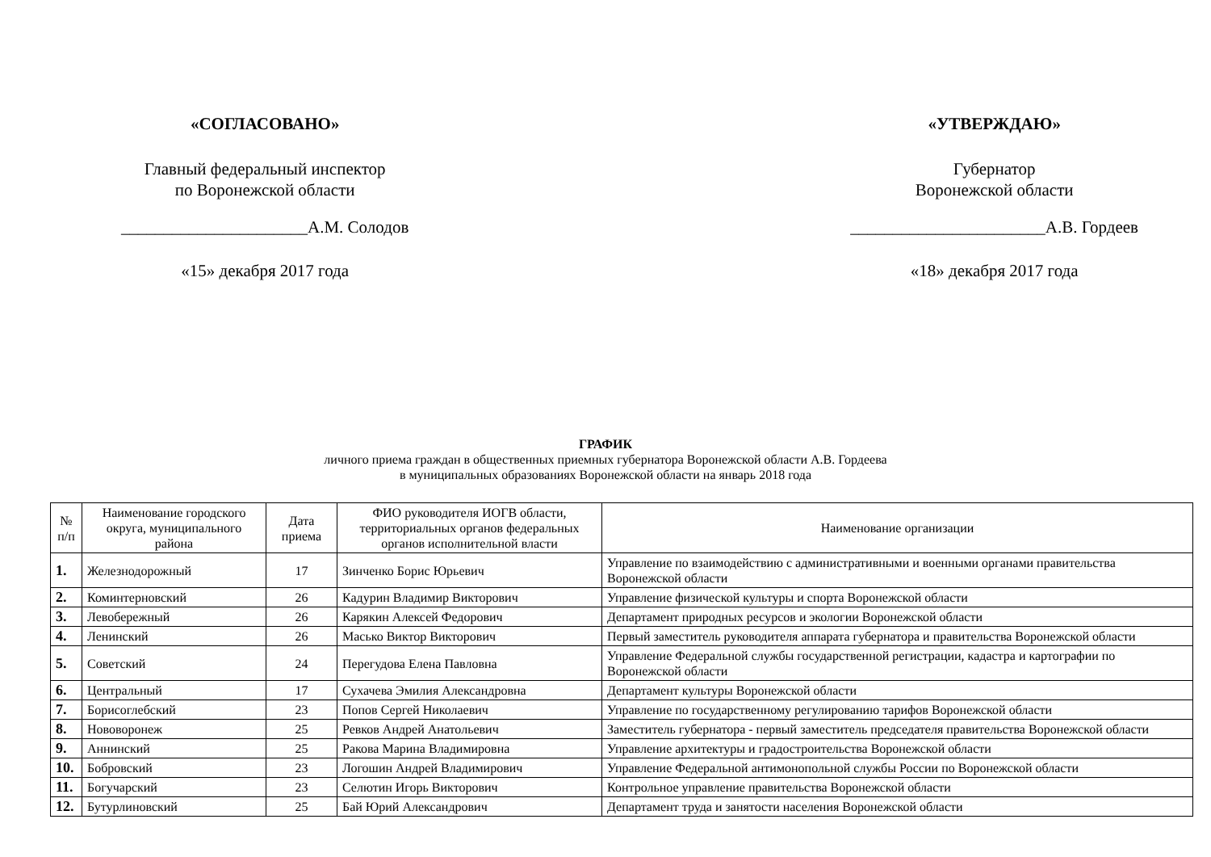«СОГЛАСОВАНО»
Главный федеральный инспектор
по Воронежской области
______________________А.М. Солодов
«15» декабря 2017 года
«УТВЕРЖДАЮ»
Губернатор
Воронежской области
_______________________А.В. Гордеев
«18» декабря 2017 года
ГРАФИК
личного приема граждан в общественных приемных губернатора Воронежской области А.В. Гордеева
в муниципальных образованиях Воронежской области на январь 2018 года
| № п/п | Наименование городского округа, муниципального района | Дата приема | ФИО руководителя ИОГВ области, территориальных органов федеральных органов исполнительной власти | Наименование организации |
| --- | --- | --- | --- | --- |
| 1. | Железнодорожный | 17 | Зинченко Борис Юрьевич | Управление по взаимодействию с административными и военными органами правительства Воронежской области |
| 2. | Коминтерновский | 26 | Кадурин Владимир Викторович | Управление физической культуры и спорта Воронежской области |
| 3. | Левобережный | 26 | Карякин Алексей Федорович | Департамент природных ресурсов и экологии Воронежской области |
| 4. | Ленинский | 26 | Масько Виктор Викторович | Первый заместитель руководителя аппарата губернатора и правительства Воронежской области |
| 5. | Советский | 24 | Перегудова Елена Павловна | Управление Федеральной службы государственной регистрации, кадастра и картографии по Воронежской области |
| 6. | Центральный | 17 | Сухачева Эмилия Александровна | Департамент культуры Воронежской области |
| 7. | Борисоглебский | 23 | Попов Сергей Николаевич | Управление по государственному регулированию тарифов Воронежской области |
| 8. | Нововоронеж | 25 | Ревков Андрей Анатольевич | Заместитель губернатора - первый заместитель председателя правительства Воронежской области |
| 9. | Аннинский | 25 | Ракова Марина Владимировна | Управление архитектуры и градостроительства Воронежской области |
| 10. | Бобровский | 23 | Логошин Андрей Владимирович | Управление Федеральной антимонопольной службы России по Воронежской области |
| 11. | Богучарский | 23 | Селютин Игорь Викторович | Контрольное управление правительства Воронежской области |
| 12. | Бутурлиновский | 25 | Бай Юрий Александрович | Департамент труда и занятости населения Воронежской области |